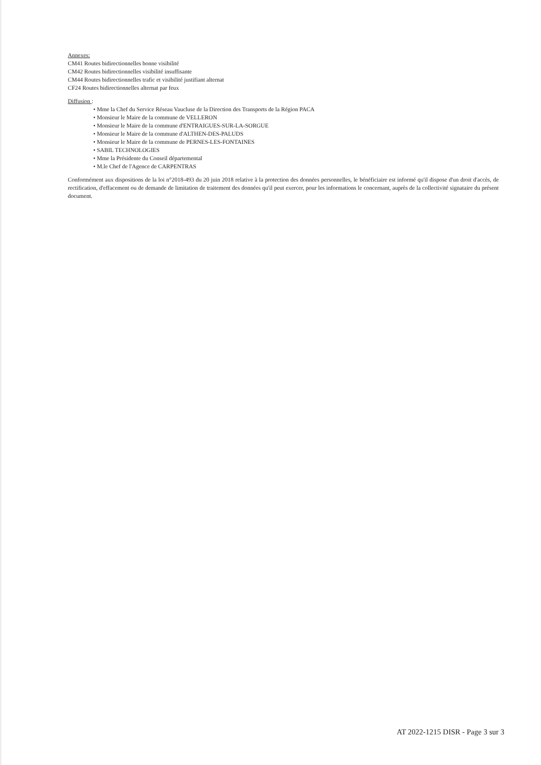Annexes:
CM41 Routes bidirectionnelles bonne visibilité
CM42 Routes bidirectionnelles visibilité insuffisante
CM44 Routes bidirectionnelles trafic et visibilité justifiant alternat
CF24 Routes bidirectionnelles alternat par feux
Diffusion :
• Mme la Chef du Service Réseau Vaucluse de la Direction des Transports de la Région PACA
• Monsieur le Maire de la commune de VELLERON
• Monsieur le Maire de la commune d'ENTRAIGUES-SUR-LA-SORGUE
• Monsieur le Maire de la commune d'ALTHEN-DES-PALUDS
• Monsieur le Maire de la commune de PERNES-LES-FONTAINES
• SABIL TECHNOLOGIES
• Mme la Présidente du Conseil départemental
• M.le Chef de l'Agence de CARPENTRAS
Conformément aux dispositions de la loi n°2018-493 du 20 juin 2018 relative à la protection des données personnelles, le bénéficiaire est informé qu'il dispose d'un droit d'accès, de rectification, d'effacement ou de demande de limitation de traitement des données qu'il peut exercer, pour les informations le concernant, auprès de la collectivité signataire du présent document.
AT 2022-1215 DISR - Page 3 sur 3